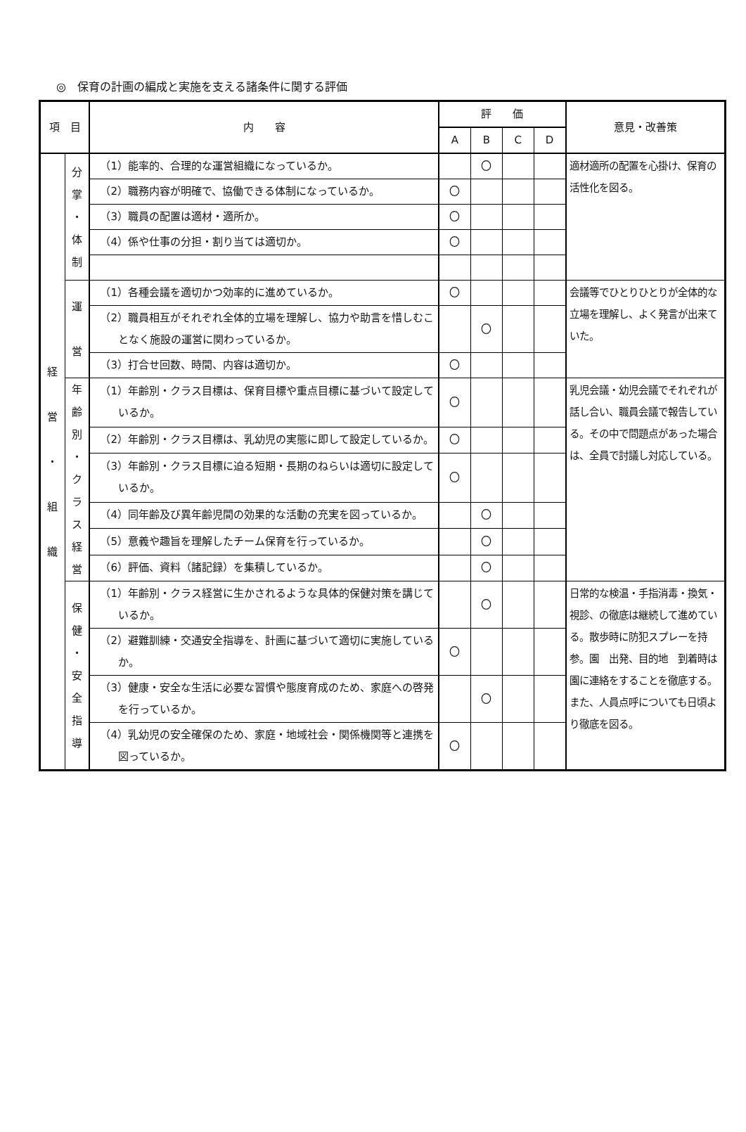◎　保育の計画の編成と実施を支える諸条件に関する評価
| 項 目 | | 内 容 | 評 価 | | | | 意見・改善策 |
| --- | --- | --- | --- | --- | --- | --- | --- |
| | | | A | B | C | D | |
| 経 営 ・ 組 織 | 分 掌 ・ 体 制 | （1）能率的、合理的な運営組織になっているか。 | | 〇 | | | 適材適所の配置を心掛け、保育の活性化を図る。 |
| | | （2）職務内容が明確で、協働できる体制になっているか。 | 〇 | | | | |
| | | （3）職員の配置は適材・適所か。 | 〇 | | | | |
| | | （4）係や仕事の分担・割り当ては適切か。 | 〇 | | | | |
| | 運 営 | （1）各種会議を適切かつ効率的に進めているか。 | 〇 | | | | 会議等でひとりひとりが全体的な立場を理解し、よく発言が出来ていた。 |
| | | （2）職員相互がそれぞれ全体的立場を理解し、協力や助言を惜しむことなく施設の運営に関わっているか。 | | 〇 | | | |
| | | （3）打合せ回数、時間、内容は適切か。 | 〇 | | | | |
| | 年 齢 別 ・ ク ラ ス 経 営 | （1）年齢別・クラス目標は、保育目標や重点目標に基づいて設定しているか。 | 〇 | | | | 乳児会議・幼児会議でそれぞれが話し合い、職員会議で報告している。その中で問題点があった場合は、全員で討議し対応している。 |
| | | （2）年齢別・クラス目標は、乳幼児の実態に即して設定しているか。 | 〇 | | | | |
| | | （3）年齢別・クラス目標に迫る短期・長期のねらいは適切に設定しているか。 | 〇 | | | | |
| | | （4）同年齢及び異年齢児間の効果的な活動の充実を図っているか。 | | 〇 | | | |
| | | （5）意義や趣旨を理解したチーム保育を行っているか。 | | 〇 | | | |
| | | （6）評価、資料（諸記録）を集積しているか。 | | 〇 | | | |
| | 保 健 ・ 安 全 指 導 | （1）年齢別・クラス経営に生かされるような具体的保健対策を講じているか。 | | 〇 | | | 日常的な検温・手指消毒・換気・視診、の徹底は継続して進めている。散歩時に防犯スプレーを持参。園 出発、目的地 到着時は園に連絡をすることを徹底する。 また、人員点呼についても日頃より徹底を図る。 |
| | | （2）避難訓練・交通安全指導を、計画に基づいて適切に実施しているか。 | 〇 | | | | |
| | | （3）健康・安全な生活に必要な習慣や態度育成のため、家庭への啓発を行っているか。 | | 〇 | | | |
| | | （4）乳幼児の安全確保のため、家庭・地域社会・関係機関等と連携を図っているか。 | 〇 | | | | |